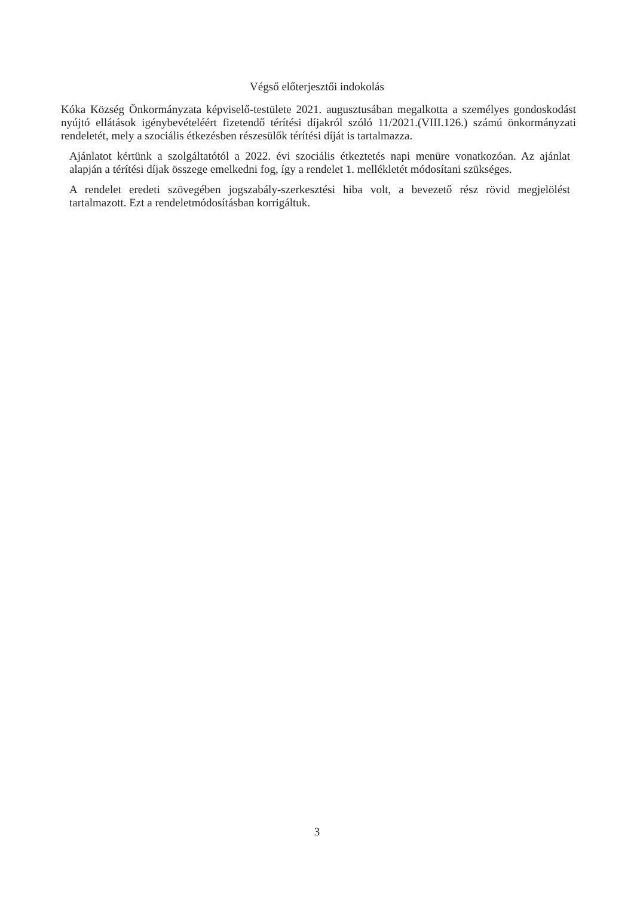Végső előterjesztői indokolás
Kóka Község Önkormányzata képviselő-testülete 2021. augusztusában megalkotta a személyes gondoskodást nyújtó ellátások igénybevételéért fizetendő térítési díjakról szóló 11/2021.(VIII.126.) számú önkormányzati rendeletét, mely a szociális étkezésben részesülők térítési díját is tartalmazza.
Ajánlatot kértünk a szolgáltatótól a 2022. évi szociális étkeztetés napi menüre vonatkozóan. Az ajánlat alapján a térítési díjak összege emelkedni fog, így a rendelet 1. mellékletét módosítani szükséges.
A rendelet eredeti szövegében jogszabály-szerkesztési hiba volt, a bevezető rész rövid megjelölést tartalmazott. Ezt a rendeletmódosításban korrigáltuk.
3